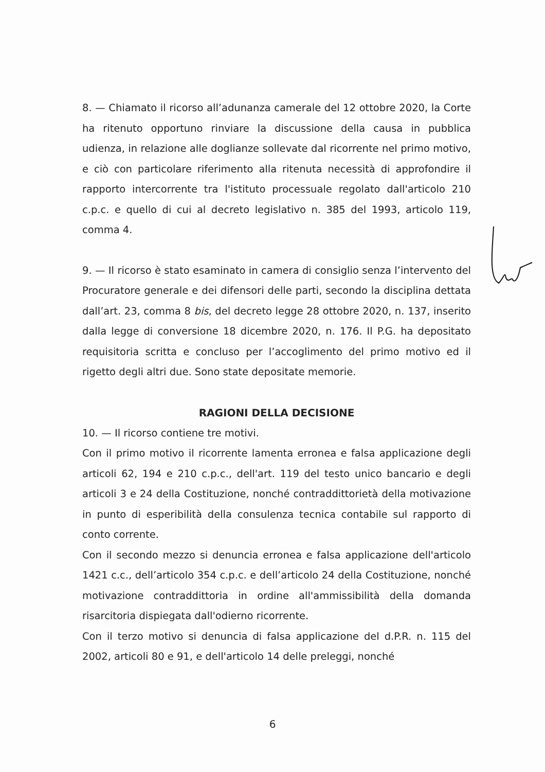8. — Chiamato il ricorso all’adunanza camerale del 12 ottobre 2020, la Corte ha ritenuto opportuno rinviare la discussione della causa in pubblica udienza, in relazione alle doglianze sollevate dal ricorrente nel primo motivo, e ciò con particolare riferimento alla ritenuta necessità di approfondire il rapporto intercorrente tra l'istituto processuale regolato dall'articolo 210 c.p.c. e quello di cui al decreto legislativo n. 385 del 1993, articolo 119, comma 4.
9. — Il ricorso è stato esaminato in camera di consiglio senza l’intervento del Procuratore generale e dei difensori delle parti, secondo la disciplina dettata dall’art. 23, comma 8 bis, del decreto legge 28 ottobre 2020, n. 137, inserito dalla legge di conversione 18 dicembre 2020, n. 176. Il P.G. ha depositato requisitoria scritta e concluso per l’accoglimento del primo motivo ed il rigetto degli altri due. Sono state depositate memorie.
RAGIONI DELLA DECISIONE
10. — Il ricorso contiene tre motivi.
Con il primo motivo il ricorrente lamenta erronea e falsa applicazione degli articoli 62, 194 e 210 c.p.c., dell'art. 119 del testo unico bancario e degli articoli 3 e 24 della Costituzione, nonché contraddittorietà della motivazione in punto di esperibilità della consulenza tecnica contabile sul rapporto di conto corrente.
Con il secondo mezzo si denuncia erronea e falsa applicazione dell'articolo 1421 c.c., dell’articolo 354 c.p.c. e dell’articolo 24 della Costituzione, nonché motivazione contraddittoria in ordine all'ammissibilità della domanda risarcitoria dispiegata dall'odierno ricorrente.
Con il terzo motivo si denuncia di falsa applicazione del d.P.R. n. 115 del 2002, articoli 80 e 91, e dell'articolo 14 delle preleggi, nonché
6